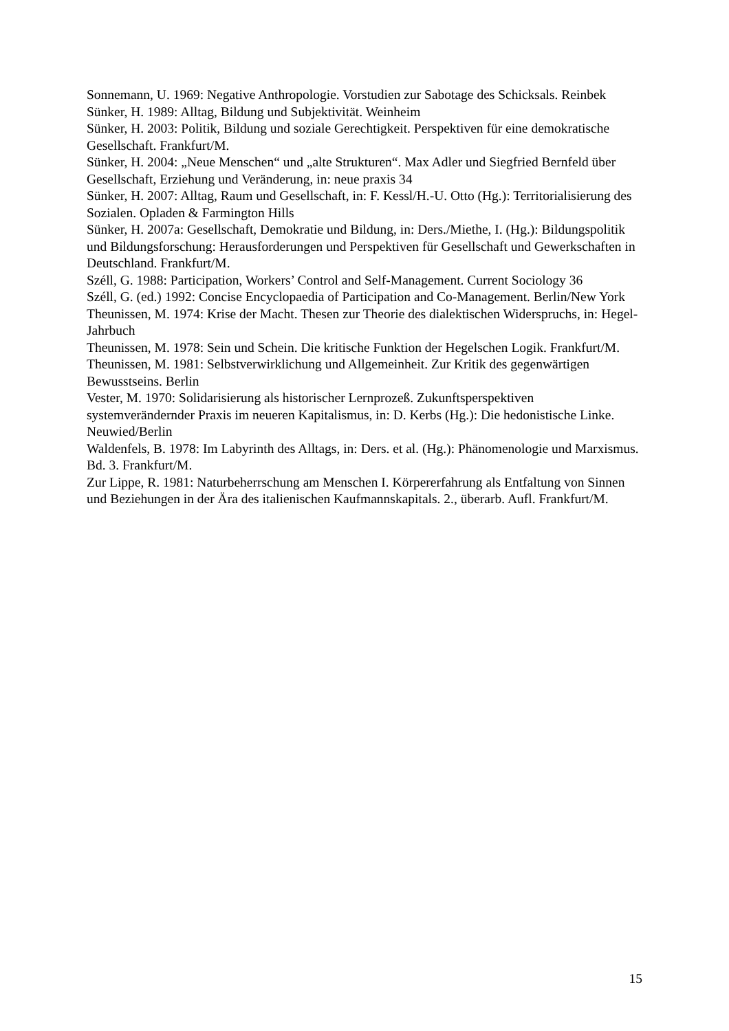Sonnemann, U. 1969: Negative Anthropologie. Vorstudien zur Sabotage des Schicksals. Reinbek
Sünker, H. 1989: Alltag, Bildung und Subjektivität. Weinheim
Sünker, H. 2003: Politik, Bildung und soziale Gerechtigkeit. Perspektiven für eine demokratische Gesellschaft. Frankfurt/M.
Sünker, H. 2004: „Neue Menschen“ und „alte Strukturen“. Max Adler und Siegfried Bernfeld über Gesellschaft, Erziehung und Veränderung, in: neue praxis 34
Sünker, H. 2007: Alltag, Raum und Gesellschaft, in: F. Kessl/H.-U. Otto (Hg.): Territorialisierung des Sozialen. Opladen & Farmington Hills
Sünker, H. 2007a: Gesellschaft, Demokratie und Bildung, in: Ders./Miethe, I. (Hg.): Bildungspolitik und Bildungsforschung: Herausforderungen und Perspektiven für Gesellschaft und Gewerkschaften in Deutschland. Frankfurt/M.
Széll, G. 1988: Participation, Workers’ Control and Self-Management. Current Sociology 36
Széll, G. (ed.) 1992: Concise Encyclopaedia of Participation and Co-Management. Berlin/New York
Theunissen, M. 1974: Krise der Macht. Thesen zur Theorie des dialektischen Widerspruchs, in: Hegel-Jahrbuch
Theunissen, M. 1978: Sein und Schein. Die kritische Funktion der Hegelschen Logik. Frankfurt/M.
Theunissen, M. 1981: Selbstverwirklichung und Allgemeinheit. Zur Kritik des gegenwärtigen Bewusstseins. Berlin
Vester, M. 1970: Solidarisierung als historischer Lernprozeß. Zukunftsperspektiven systemverändernder Praxis im neueren Kapitalismus, in: D. Kerbs (Hg.): Die hedonistische Linke. Neuwied/Berlin
Waldenfels, B. 1978: Im Labyrinth des Alltags, in: Ders. et al. (Hg.): Phänomenologie und Marxismus. Bd. 3. Frankfurt/M.
Zur Lippe, R. 1981: Naturbeherrschung am Menschen I. Körpererfahrung als Entfaltung von Sinnen und Beziehungen in der Ära des italienischen Kaufmannskapitals. 2., überarb. Aufl. Frankfurt/M.
15